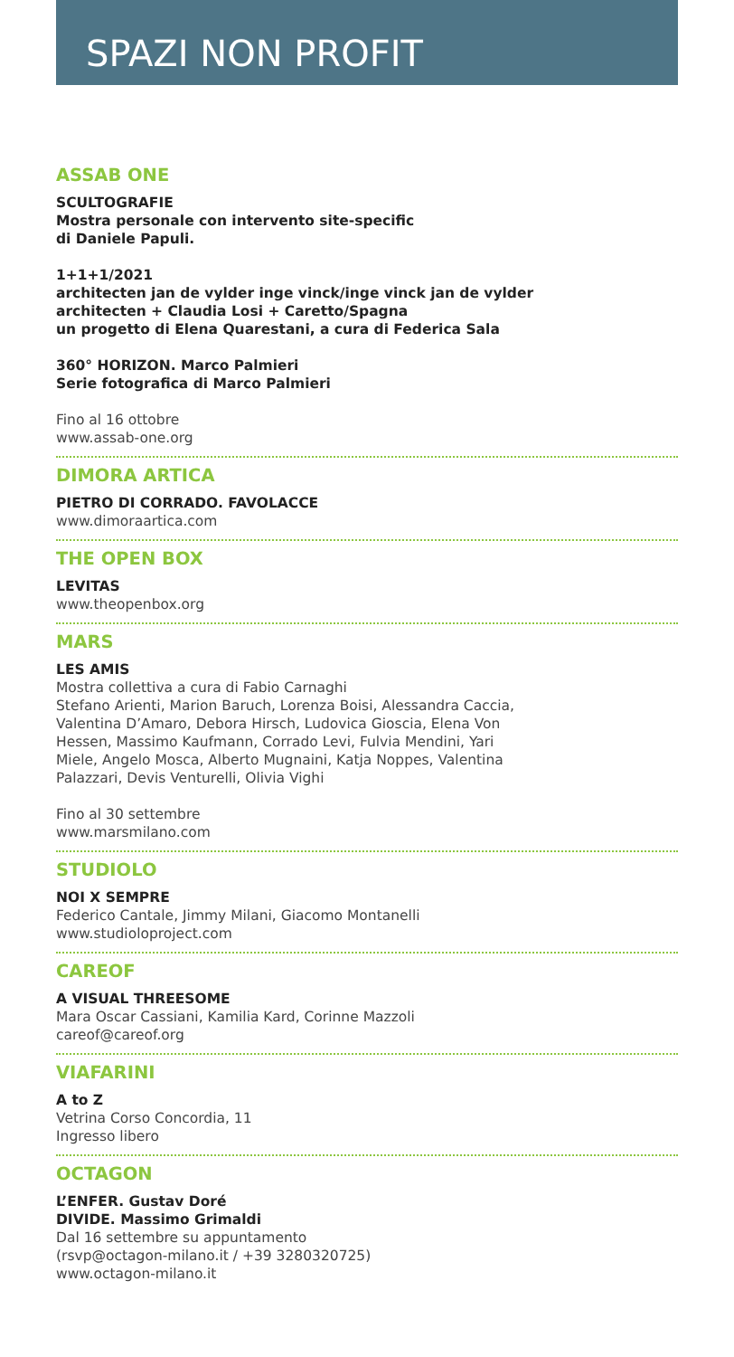SPAZI NON PROFIT
ASSAB ONE
SCULTOGRAFIE
Mostra personale con intervento site-specific
di Daniele Papuli.
1+1+1/2021
architecten jan de vylder inge vinck/inge vinck jan de vylder
architecten + Claudia Losi + Caretto/Spagna
un progetto di Elena Quarestani, a cura di Federica Sala
360° HORIZON. Marco Palmieri
Serie fotografica di Marco Palmieri
Fino al 16 ottobre
www.assab-one.org
DIMORA ARTICA
PIETRO DI CORRADO. FAVOLACCE
www.dimoraartica.com
THE OPEN BOX
LEVITAS
www.theopenbox.org
MARS
LES AMIS
Mostra collettiva a cura di Fabio Carnaghi
Stefano Arienti, Marion Baruch, Lorenza Boisi, Alessandra Caccia,
Valentina D’Amaro, Debora Hirsch, Ludovica Gioscia, Elena Von
Hessen, Massimo Kaufmann, Corrado Levi, Fulvia Mendini, Yari
Miele, Angelo Mosca, Alberto Mugnaini, Katja Noppes, Valentina
Palazzari, Devis Venturelli, Olivia Vighi
Fino al 30 settembre
www.marsmilano.com
STUDIOLO
NOI X SEMPRE
Federico Cantale, Jimmy Milani, Giacomo Montanelli
www.studioloproject.com
CAREOF
A VISUAL THREESOME
Mara Oscar Cassiani, Kamilia Kard, Corinne Mazzoli
careof@careof.org
VIAFARINI
A to Z
Vetrina Corso Concordia, 11
Ingresso libero
OCTAGON
L’ENFER. Gustav Doré
DIVIDE. Massimo Grimaldi
Dal 16 settembre su appuntamento
(rsvp@octagon-milano.it / +39 3280320725)
www.octagon-milano.it